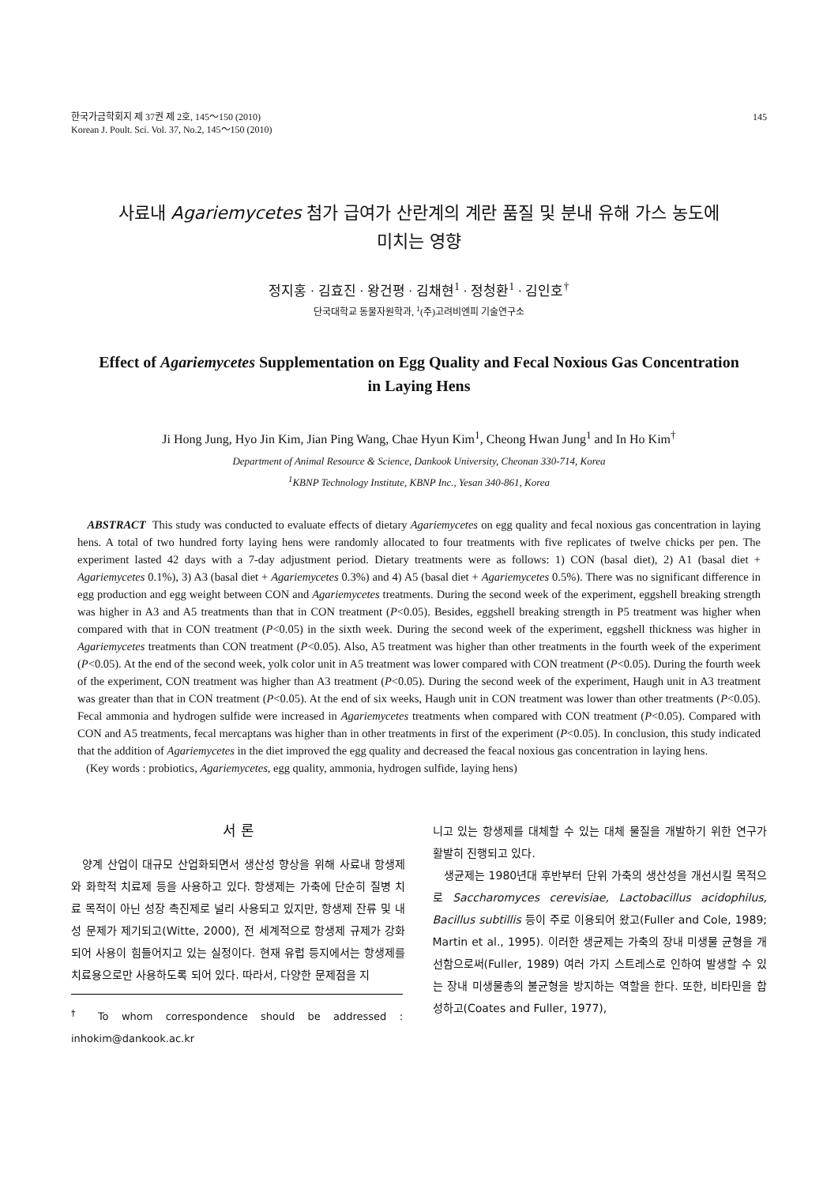한국가금학회지 제 37권 제 2호, 145～150 (2010)
Korean J. Poult. Sci. Vol. 37, No.2, 145～150 (2010)
145
사료내 Agariemycetes 첨가 급여가 산란계의 계란 품질 및 분내 유해 가스 농도에
미치는 영향
정지홍 · 김효진 · 왕건평 · 김채현<sup>1</sup> · 정청환<sup>1</sup> · 김인호<sup>†</sup>
단국대학교 동물자원학과, <sup>1</sup>(주)고려비엔피 기술연구소
Effect of Agariemycetes Supplementation on Egg Quality and Fecal Noxious Gas Concentration in Laying Hens
Ji Hong Jung, Hyo Jin Kim, Jian Ping Wang, Chae Hyun Kim<sup>1</sup>, Cheong Hwan Jung<sup>1</sup> and In Ho Kim<sup>†</sup>
Department of Animal Resource & Science, Dankook University, Cheonan 330-714, Korea
<sup>1</sup> KBNP Technology Institute, KBNP Inc., Yesan 340-861, Korea
ABSTRACT This study was conducted to evaluate effects of dietary Agariemycetes on egg quality and fecal noxious gas concentration in laying hens. A total of two hundred forty laying hens were randomly allocated to four treatments with five replicates of twelve chicks per pen. The experiment lasted 42 days with a 7-day adjustment period. Dietary treatments were as follows: 1) CON (basal diet), 2) A1 (basal diet + Agariemycetes 0.1%), 3) A3 (basal diet + Agariemycetes 0.3%) and 4) A5 (basal diet + Agariemycetes 0.5%). There was no significant difference in egg production and egg weight between CON and Agariemycetes treatments. During the second week of the experiment, eggshell breaking strength was higher in A3 and A5 treatments than that in CON treatment (P<0.05). Besides, eggshell breaking strength in P5 treatment was higher when compared with that in CON treatment (P<0.05) in the sixth week. During the second week of the experiment, eggshell thickness was higher in Agariemycetes treatments than CON treatment (P<0.05). Also, A5 treatment was higher than other treatments in the fourth week of the experiment (P<0.05). At the end of the second week, yolk color unit in A5 treatment was lower compared with CON treatment (P<0.05). During the fourth week of the experiment, CON treatment was higher than A3 treatment (P<0.05). During the second week of the experiment, Haugh unit in A3 treatment was greater than that in CON treatment (P<0.05). At the end of six weeks, Haugh unit in CON treatment was lower than other treatments (P<0.05). Fecal ammonia and hydrogen sulfide were increased in Agariemycetes treatments when compared with CON treatment (P<0.05). Compared with CON and A5 treatments, fecal mercaptans was higher than in other treatments in first of the experiment (P<0.05). In conclusion, this study indicated that the addition of Agariemycetes in the diet improved the egg quality and decreased the feacal noxious gas concentration in laying hens.
(Key words : probiotics, Agariemycetes, egg quality, ammonia, hydrogen sulfide, laying hens)
서 론
양계 산업이 대규모 산업화되면서 생산성 향상을 위해 사료내 항생제와 화학적 치료제 등을 사용하고 있다. 항생제는 가축에 단순히 질병 치료 목적이 아닌 성장 촉진제로 널리 사용되고 있지만, 항생제 잔류 및 내성 문제가 제기되고(Witte, 2000), 전 세계적으로 항생제 규제가 강화되어 사용이 힘들어지고 있는 실정이다. 현재 유럽 등지에서는 항생제를 치료용으로만 사용하도록 되어 있다. 따라서, 다양한 문제점을 지
<sup>†</sup> To whom correspondence should be addressed : inhokim@dankook.ac.kr
니고 있는 항생제를 대체할 수 있는 대체 물질을 개발하기 위한 연구가 활발히 진행되고 있다.
생균제는 1980년대 후반부터 단위 가축의 생산성을 개선시킬 목적으로 Saccharomyces cerevisiae, Lactobacillus acidophilus, Bacillus subtillis 등이 주로 이용되어 왔고(Fuller and Cole, 1989; Martin et al., 1995). 이러한 생균제는 가축의 장내 미생물 균형을 개선함으로써(Fuller, 1989) 여러 가지 스트레스로 인하여 발생할 수 있는 장내 미생물총의 불균형을 방지하는 역할을 한다. 또한, 비타민을 합성하고(Coates and Fuller, 1977),